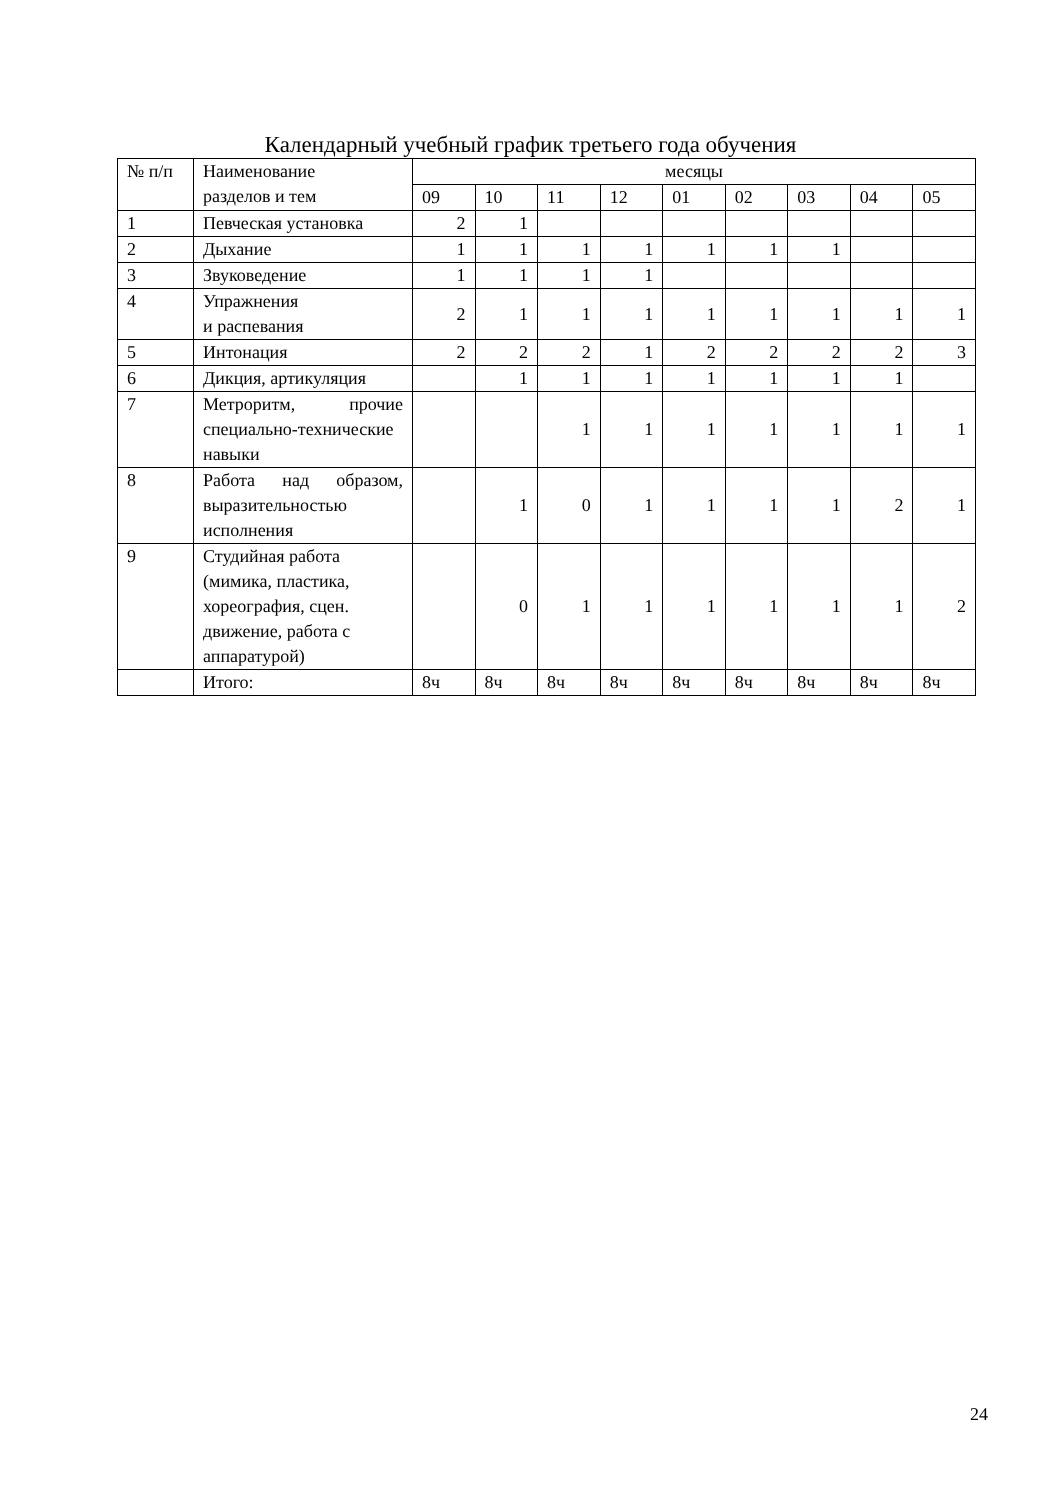Календарный учебный график третьего года обучения
| № п/п | Наименование разделов и тем | месяцы | | | | | | | | |
| --- | --- | --- | --- | --- | --- | --- | --- | --- | --- | --- |
| | | 09 | 10 | 11 | 12 | 01 | 02 | 03 | 04 | 05 |
| 1 | Певческая установка | 2 | 1 | | | | | | | |
| 2 | Дыхание | 1 | 1 | 1 | 1 | 1 | 1 | 1 | | |
| 3 | Звуковедение | 1 | 1 | 1 | 1 | | | | | |
| 4 | Упражнения и распевания | 2 | 1 | 1 | 1 | 1 | 1 | 1 | 1 | 1 |
| 5 | Интонация | 2 | 2 | 2 | 1 | 2 | 2 | 2 | 2 | 3 |
| 6 | Дикция, артикуляция | | 1 | 1 | 1 | 1 | 1 | 1 | 1 | |
| 7 | Метроритм, прочие специально-технические навыки | | | 1 | 1 | 1 | 1 | 1 | 1 | 1 |
| 8 | Работа над образом, выразительностью исполнения | | 1 | 0 | 1 | 1 | 1 | 1 | 2 | 1 |
| 9 | Студийная работа (мимика, пластика, хореография, сцен. движение, работа с аппаратурой) | | 0 | 1 | 1 | 1 | 1 | 1 | 1 | 2 |
| | Итого: | 8ч | 8ч | 8ч | 8ч | 8ч | 8ч | 8ч | 8ч | 8ч |
24